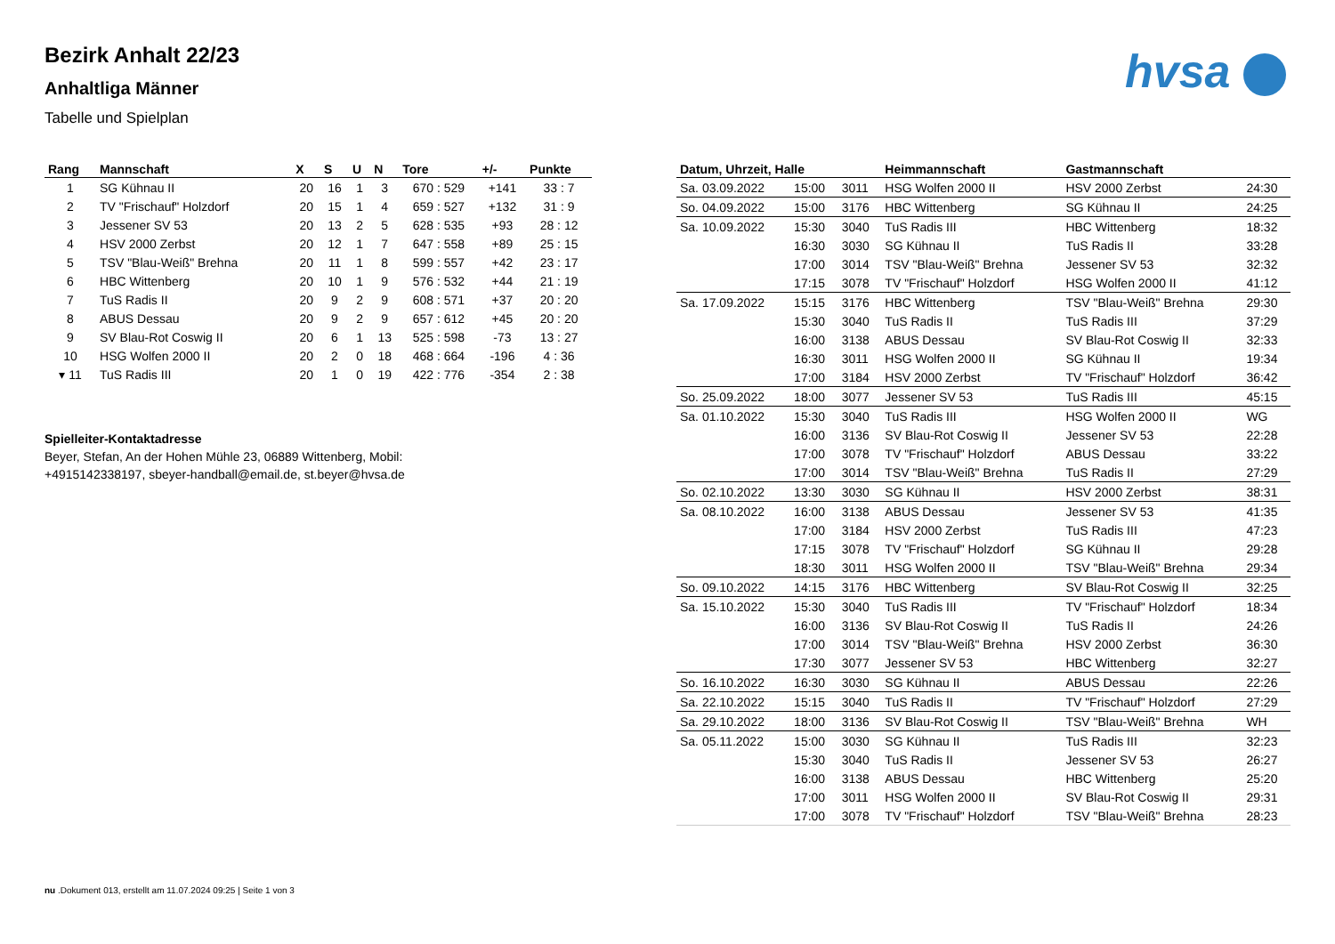hvsa
Bezirk Anhalt 22/23
Anhaltliga Männer
Tabelle und Spielplan
| Rang | Mannschaft | X | S | U | N | Tore | +/- | Punkte |
| --- | --- | --- | --- | --- | --- | --- | --- | --- |
| 1 | SG Kühnau II | 20 | 16 | 1 | 3 | 670 : 529 | +141 | 33 : 7 |
| 2 | TV "Frischauf" Holzdorf | 20 | 15 | 1 | 4 | 659 : 527 | +132 | 31 : 9 |
| 3 | Jessener SV 53 | 20 | 13 | 2 | 5 | 628 : 535 | +93 | 28 : 12 |
| 4 | HSV 2000 Zerbst | 20 | 12 | 1 | 7 | 647 : 558 | +89 | 25 : 15 |
| 5 | TSV "Blau-Weiß" Brehna | 20 | 11 | 1 | 8 | 599 : 557 | +42 | 23 : 17 |
| 6 | HBC Wittenberg | 20 | 10 | 1 | 9 | 576 : 532 | +44 | 21 : 19 |
| 7 | TuS Radis II | 20 | 9 | 2 | 9 | 608 : 571 | +37 | 20 : 20 |
| 8 | ABUS Dessau | 20 | 9 | 2 | 9 | 657 : 612 | +45 | 20 : 20 |
| 9 | SV Blau-Rot Coswig II | 20 | 6 | 1 | 13 | 525 : 598 | -73 | 13 : 27 |
| 10 | HSG Wolfen 2000 II | 20 | 2 | 0 | 18 | 468 : 664 | -196 | 4 : 36 |
| ▾ 11 | TuS Radis III | 20 | 1 | 0 | 19 | 422 : 776 | -354 | 2 : 38 |
Spielleiter-Kontaktadresse
Beyer, Stefan, An der Hohen Mühle 23, 06889 Wittenberg, Mobil:
+4915142338197, sbeyer-handball@email.de, st.beyer@hvsa.de
| Datum, Uhrzeit, Halle | | | Heimmannschaft | Gastmannschaft | |
| --- | --- | --- | --- | --- | --- |
| Sa. 03.09.2022 | 15:00 | 3011 | HSG Wolfen 2000 II | HSV 2000 Zerbst | 24:30 |
| So. 04.09.2022 | 15:00 | 3176 | HBC Wittenberg | SG Kühnau II | 24:25 |
| Sa. 10.09.2022 | 15:30 | 3040 | TuS Radis III | HBC Wittenberg | 18:32 |
| | 16:30 | 3030 | SG Kühnau II | TuS Radis II | 33:28 |
| | 17:00 | 3014 | TSV "Blau-Weiß" Brehna | Jessener SV 53 | 32:32 |
| | 17:15 | 3078 | TV "Frischauf" Holzdorf | HSG Wolfen 2000 II | 41:12 |
| Sa. 17.09.2022 | 15:15 | 3176 | HBC Wittenberg | TSV "Blau-Weiß" Brehna | 29:30 |
| | 15:30 | 3040 | TuS Radis II | TuS Radis III | 37:29 |
| | 16:00 | 3138 | ABUS Dessau | SV Blau-Rot Coswig II | 32:33 |
| | 16:30 | 3011 | HSG Wolfen 2000 II | SG Kühnau II | 19:34 |
| | 17:00 | 3184 | HSV 2000 Zerbst | TV "Frischauf" Holzdorf | 36:42 |
| So. 25.09.2022 | 18:00 | 3077 | Jessener SV 53 | TuS Radis III | 45:15 |
| Sa. 01.10.2022 | 15:30 | 3040 | TuS Radis III | HSG Wolfen 2000 II | WG |
| | 16:00 | 3136 | SV Blau-Rot Coswig II | Jessener SV 53 | 22:28 |
| | 17:00 | 3078 | TV "Frischauf" Holzdorf | ABUS Dessau | 33:22 |
| | 17:00 | 3014 | TSV "Blau-Weiß" Brehna | TuS Radis II | 27:29 |
| So. 02.10.2022 | 13:30 | 3030 | SG Kühnau II | HSV 2000 Zerbst | 38:31 |
| Sa. 08.10.2022 | 16:00 | 3138 | ABUS Dessau | Jessener SV 53 | 41:35 |
| | 17:00 | 3184 | HSV 2000 Zerbst | TuS Radis III | 47:23 |
| | 17:15 | 3078 | TV "Frischauf" Holzdorf | SG Kühnau II | 29:28 |
| | 18:30 | 3011 | HSG Wolfen 2000 II | TSV "Blau-Weiß" Brehna | 29:34 |
| So. 09.10.2022 | 14:15 | 3176 | HBC Wittenberg | SV Blau-Rot Coswig II | 32:25 |
| Sa. 15.10.2022 | 15:30 | 3040 | TuS Radis III | TV "Frischauf" Holzdorf | 18:34 |
| | 16:00 | 3136 | SV Blau-Rot Coswig II | TuS Radis II | 24:26 |
| | 17:00 | 3014 | TSV "Blau-Weiß" Brehna | HSV 2000 Zerbst | 36:30 |
| | 17:30 | 3077 | Jessener SV 53 | HBC Wittenberg | 32:27 |
| So. 16.10.2022 | 16:30 | 3030 | SG Kühnau II | ABUS Dessau | 22:26 |
| Sa. 22.10.2022 | 15:15 | 3040 | TuS Radis II | TV "Frischauf" Holzdorf | 27:29 |
| Sa. 29.10.2022 | 18:00 | 3136 | SV Blau-Rot Coswig II | TSV "Blau-Weiß" Brehna | WH |
| Sa. 05.11.2022 | 15:00 | 3030 | SG Kühnau II | TuS Radis III | 32:23 |
| | 15:30 | 3040 | TuS Radis II | Jessener SV 53 | 26:27 |
| | 16:00 | 3138 | ABUS Dessau | HBC Wittenberg | 25:20 |
| | 17:00 | 3011 | HSG Wolfen 2000 II | SV Blau-Rot Coswig II | 29:31 |
| | 17:00 | 3078 | TV "Frischauf" Holzdorf | TSV "Blau-Weiß" Brehna | 28:23 |
nu .Dokument 013, erstellt am 11.07.2024 09:25 | Seite 1 von 3